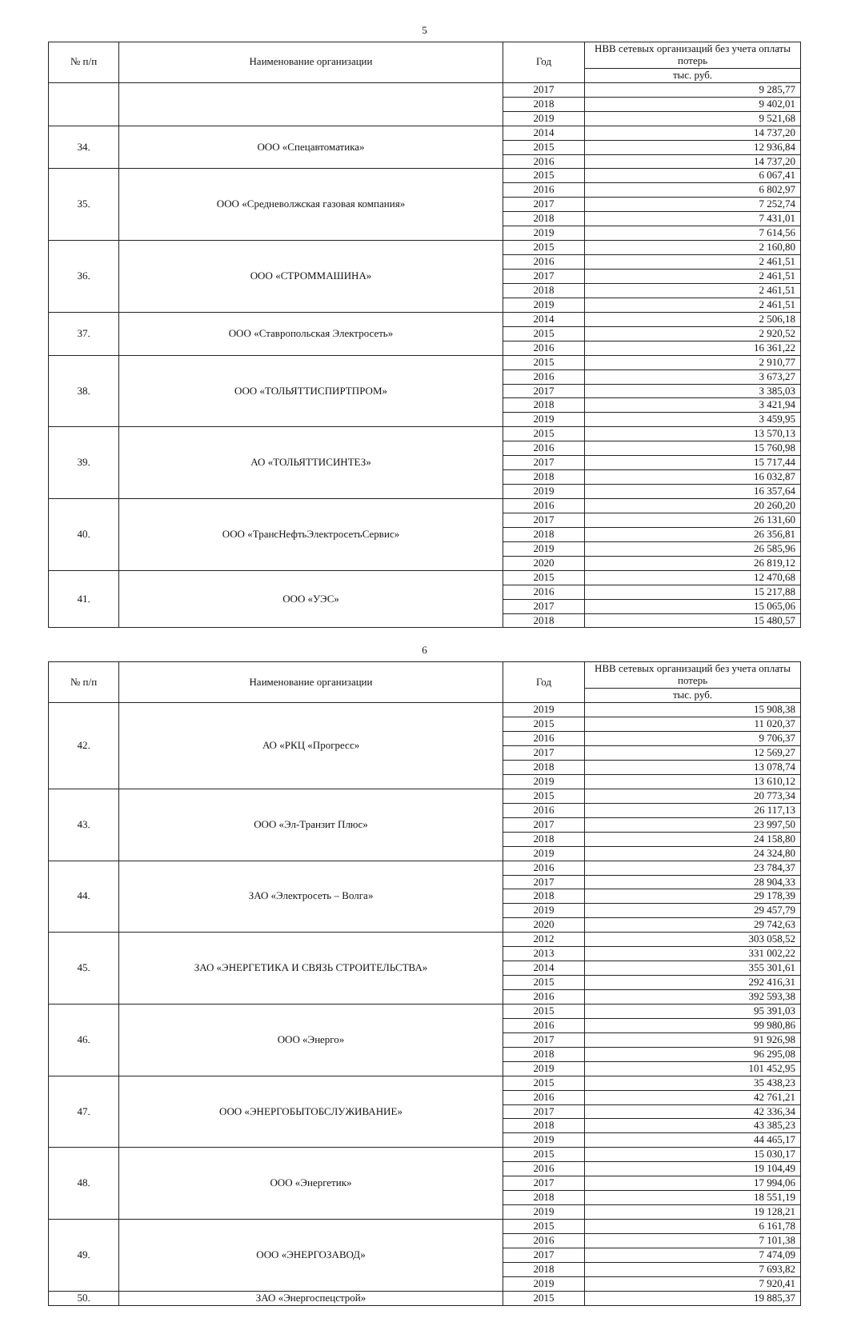5
| № п/п | Наименование организации | Год | НВВ сетевых организаций без учета оплаты потерь |
| --- | --- | --- | --- |
| | | | тыс. руб. |
| | | 2017 | 9 285,77 |
| | | 2018 | 9 402,01 |
| | | 2019 | 9 521,68 |
| 34. | ООО «Спецавтоматика» | 2014 | 14 737,20 |
| | | 2015 | 12 936,84 |
| | | 2016 | 14 737,20 |
| 35. | ООО «Средневолжская газовая компания» | 2015 | 6 067,41 |
| | | 2016 | 6 802,97 |
| | | 2017 | 7 252,74 |
| | | 2018 | 7 431,01 |
| | | 2019 | 7 614,56 |
| 36. | ООО «СТРОММАШИНА» | 2015 | 2 160,80 |
| | | 2016 | 2 461,51 |
| | | 2017 | 2 461,51 |
| | | 2018 | 2 461,51 |
| | | 2019 | 2 461,51 |
| 37. | ООО «Ставропольская Электросеть» | 2014 | 2 506,18 |
| | | 2015 | 2 920,52 |
| | | 2016 | 16 361,22 |
| 38. | ООО «ТОЛЬЯТТИСПИРТПРОМ» | 2015 | 2 910,77 |
| | | 2016 | 3 673,27 |
| | | 2017 | 3 385,03 |
| | | 2018 | 3 421,94 |
| | | 2019 | 3 459,95 |
| 39. | АО «ТОЛЬЯТТИСИНТЕЗ» | 2015 | 13 570,13 |
| | | 2016 | 15 760,98 |
| | | 2017 | 15 717,44 |
| | | 2018 | 16 032,87 |
| | | 2019 | 16 357,64 |
| 40. | ООО «ТрансНефтьЭлектросетьСервис» | 2016 | 20 260,20 |
| | | 2017 | 26 131,60 |
| | | 2018 | 26 356,81 |
| | | 2019 | 26 585,96 |
| | | 2020 | 26 819,12 |
| 41. | ООО «УЭС» | 2015 | 12 470,68 |
| | | 2016 | 15 217,88 |
| | | 2017 | 15 065,06 |
| | | 2018 | 15 480,57 |
6
| № п/п | Наименование организации | Год | НВВ сетевых организаций без учета оплаты потерь |
| --- | --- | --- | --- |
| | | | тыс. руб. |
| 42. | АО «РКЦ «Прогресс» | 2019 | 15 908,38 |
| | | 2015 | 11 020,37 |
| | | 2016 | 9 706,37 |
| | | 2017 | 12 569,27 |
| | | 2018 | 13 078,74 |
| | | 2019 | 13 610,12 |
| 43. | ООО «Эл-Транзит Плюс» | 2015 | 20 773,34 |
| | | 2016 | 26 117,13 |
| | | 2017 | 23 997,50 |
| | | 2018 | 24 158,80 |
| | | 2019 | 24 324,80 |
| 44. | ЗАО «Электросеть – Волга» | 2016 | 23 784,37 |
| | | 2017 | 28 904,33 |
| | | 2018 | 29 178,39 |
| | | 2019 | 29 457,79 |
| | | 2020 | 29 742,63 |
| 45. | ЗАО «ЭНЕРГЕТИКА И СВЯЗЬ СТРОИТЕЛЬСТВА» | 2012 | 303 058,52 |
| | | 2013 | 331 002,22 |
| | | 2014 | 355 301,61 |
| | | 2015 | 292 416,31 |
| | | 2016 | 392 593,38 |
| 46. | ООО «Энерго» | 2015 | 95 391,03 |
| | | 2016 | 99 980,86 |
| | | 2017 | 91 926,98 |
| | | 2018 | 96 295,08 |
| | | 2019 | 101 452,95 |
| 47. | ООО «ЭНЕРГОБЫТОБСЛУЖИВАНИЕ» | 2015 | 35 438,23 |
| | | 2016 | 42 761,21 |
| | | 2017 | 42 336,34 |
| | | 2018 | 43 385,23 |
| | | 2019 | 44 465,17 |
| 48. | ООО «Энергетик» | 2015 | 15 030,17 |
| | | 2016 | 19 104,49 |
| | | 2017 | 17 994,06 |
| | | 2018 | 18 551,19 |
| | | 2019 | 19 128,21 |
| 49. | ООО «ЭНЕРГОЗАВОД» | 2015 | 6 161,78 |
| | | 2016 | 7 101,38 |
| | | 2017 | 7 474,09 |
| | | 2018 | 7 693,82 |
| | | 2019 | 7 920,41 |
| 50. | ЗАО «Энергоспецстрой» | 2015 | 19 885,37 |